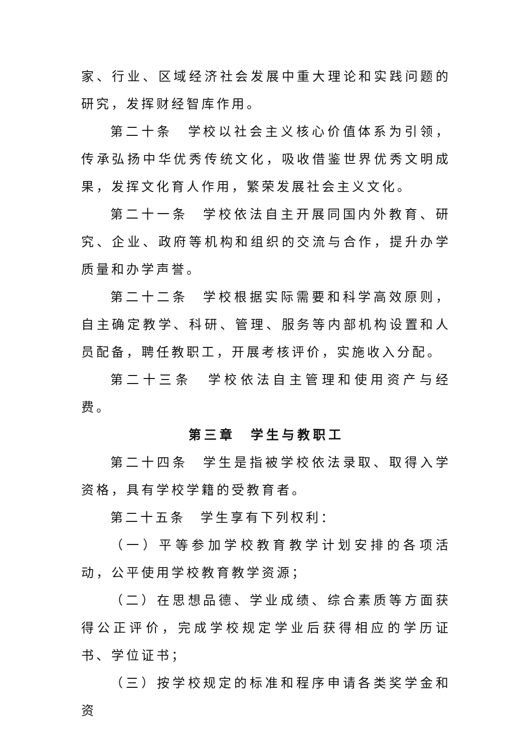家、行业、区域经济社会发展中重大理论和实践问题的研究，发挥财经智库作用。
第二十条　学校以社会主义核心价值体系为引领，传承弘扬中华优秀传统文化，吸收借鉴世界优秀文明成果，发挥文化育人作用，繁荣发展社会主义文化。
第二十一条　学校依法自主开展同国内外教育、研究、企业、政府等机构和组织的交流与合作，提升办学质量和办学声誉。
第二十二条　学校根据实际需要和科学高效原则，自主确定教学、科研、管理、服务等内部机构设置和人员配备，聘任教职工，开展考核评价，实施收入分配。
第二十三条　学校依法自主管理和使用资产与经费。
第三章　学生与教职工
第二十四条　学生是指被学校依法录取、取得入学资格，具有学校学籍的受教育者。
第二十五条　学生享有下列权利：
（一）平等参加学校教育教学计划安排的各项活动，公平使用学校教育教学资源；
（二）在思想品德、学业成绩、综合素质等方面获得公正评价，完成学校规定学业后获得相应的学历证书、学位证书；
（三）按学校规定的标准和程序申请各类奖学金和资